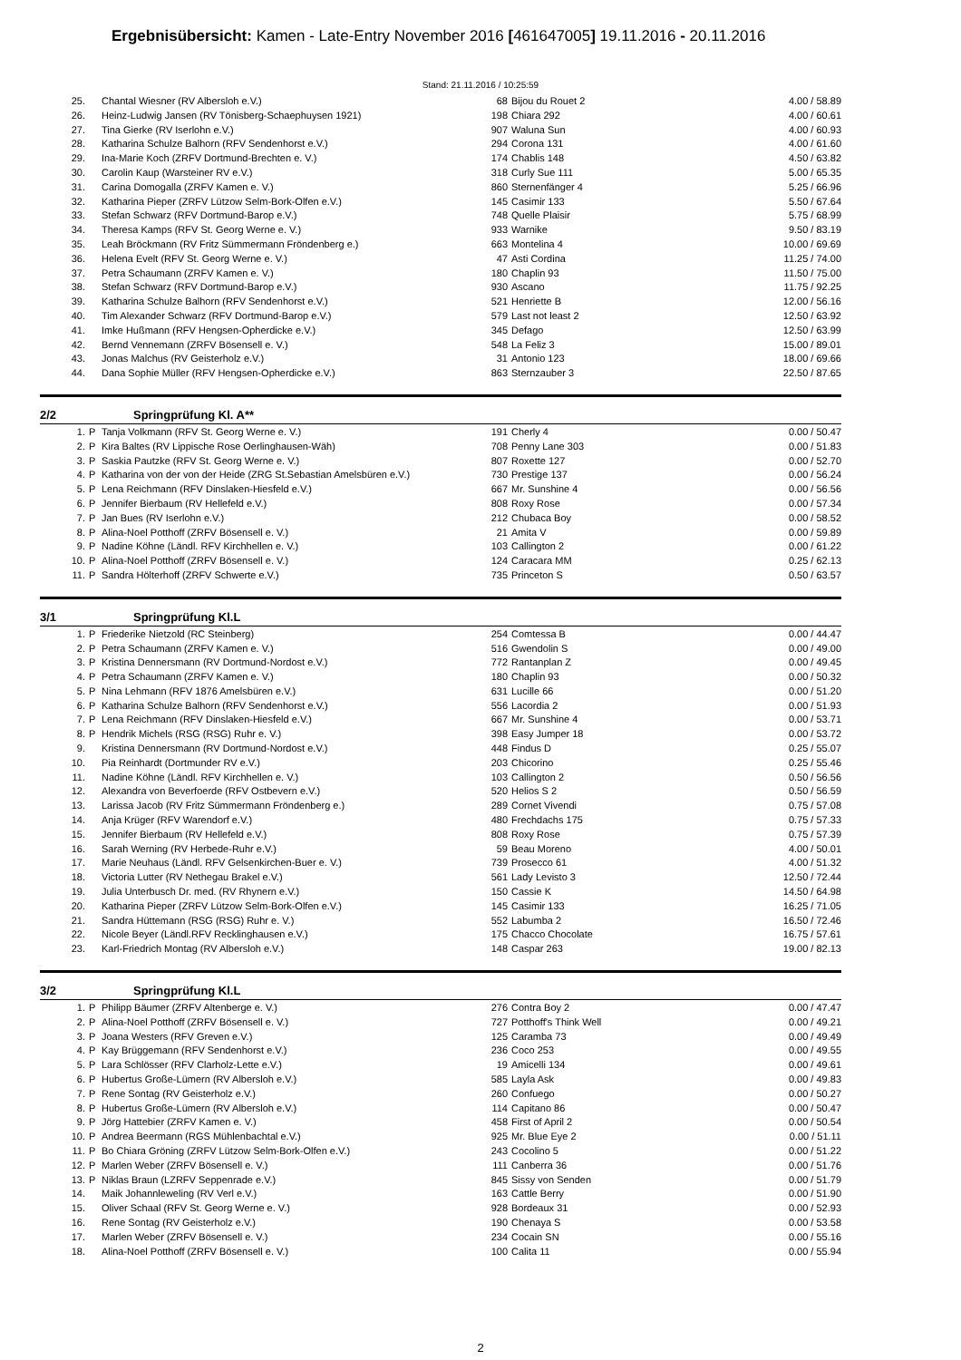Ergebnisübersicht: Kamen - Late-Entry November 2016 [461647005] 19.11.2016 - 20.11.2016
Stand: 21.11.2016 / 10:25:59
| 25. | | Chantal Wiesner (RV Albersloh e.V.) | 68 | Bijou du Rouet 2 | 4.00 / 58.89 |
| 26. | | Heinz-Ludwig Jansen (RV Tönisberg-Schaephuysen 1921) | 198 | Chiara 292 | 4.00 / 60.61 |
| 27. | | Tina Gierke (RV Iserlohn e.V.) | 907 | Waluna Sun | 4.00 / 60.93 |
| 28. | | Katharina Schulze Balhorn (RFV Sendenhorst e.V.) | 294 | Corona 131 | 4.00 / 61.60 |
| 29. | | Ina-Marie Koch (ZRFV Dortmund-Brechten e. V.) | 174 | Chablis 148 | 4.50 / 63.82 |
| 30. | | Carolin Kaup (Warsteiner RV e.V.) | 318 | Curly Sue 111 | 5.00 / 65.35 |
| 31. | | Carina Domogalla (ZRFV Kamen e. V.) | 860 | Sternenfänger 4 | 5.25 / 66.96 |
| 32. | | Katharina Pieper (ZRFV Lützow Selm-Bork-Olfen e.V.) | 145 | Casimir 133 | 5.50 / 67.64 |
| 33. | | Stefan Schwarz (RFV Dortmund-Barop e.V.) | 748 | Quelle Plaisir | 5.75 / 68.99 |
| 34. | | Theresa Kamps (RFV St. Georg Werne e. V.) | 933 | Warnike | 9.50 / 83.19 |
| 35. | | Leah Bröckmann (RV Fritz Sümmermann Fröndenberg e.) | 663 | Montelina 4 | 10.00 / 69.69 |
| 36. | | Helena Evelt (RFV St. Georg Werne e. V.) | 47 | Asti Cordina | 11.25 / 74.00 |
| 37. | | Petra Schaumann (ZRFV Kamen e. V.) | 180 | Chaplin 93 | 11.50 / 75.00 |
| 38. | | Stefan Schwarz (RFV Dortmund-Barop e.V.) | 930 | Ascano | 11.75 / 92.25 |
| 39. | | Katharina Schulze Balhorn (RFV Sendenhorst e.V.) | 521 | Henriette B | 12.00 / 56.16 |
| 40. | | Tim Alexander Schwarz (RFV Dortmund-Barop e.V.) | 579 | Last not least 2 | 12.50 / 63.92 |
| 41. | | Imke Hußmann (RFV Hengsen-Opherdicke e.V.) | 345 | Defago | 12.50 / 63.99 |
| 42. | | Bernd Vennemann (ZRFV Bösensell e. V.) | 548 | La Feliz 3 | 15.00 / 89.01 |
| 43. | | Jonas Malchus (RV Geisterholz e.V.) | 31 | Antonio 123 | 18.00 / 69.66 |
| 44. | | Dana Sophie Müller (RFV Hengsen-Opherdicke e.V.) | 863 | Sternzauber 3 | 22.50 / 87.65 |
2/2 Springprüfung Kl. A**
| 1. | P | Tanja Volkmann (RFV St. Georg Werne e. V.) | 191 | Cherly 4 | 0.00 / 50.47 |
| 2. | P | Kira Baltes (RV Lippische Rose Oerlinghausen-Wäh) | 708 | Penny Lane 303 | 0.00 / 51.83 |
| 3. | P | Saskia Pautzke (RFV St. Georg Werne e. V.) | 807 | Roxette 127 | 0.00 / 52.70 |
| 4. | P | Katharina von der von der Heide (ZRG St.Sebastian Amelsbüren e.V.) | 730 | Prestige 137 | 0.00 / 56.24 |
| 5. | P | Lena Reichmann (RFV Dinslaken-Hiesfeld e.V.) | 667 | Mr. Sunshine 4 | 0.00 / 56.56 |
| 6. | P | Jennifer Bierbaum (RV Hellefeld e.V.) | 808 | Roxy Rose | 0.00 / 57.34 |
| 7. | P | Jan Bues (RV Iserlohn e.V.) | 212 | Chubaca Boy | 0.00 / 58.52 |
| 8. | P | Alina-Noel Potthoff (ZRFV Bösensell e. V.) | 21 | Amita V | 0.00 / 59.89 |
| 9. | P | Nadine Köhne (Ländl. RFV Kirchhellen e. V.) | 103 | Callington 2 | 0.00 / 61.22 |
| 10. | P | Alina-Noel Potthoff (ZRFV Bösensell e. V.) | 124 | Caracara MM | 0.25 / 62.13 |
| 11. | P | Sandra Hölterhoff (ZRFV Schwerte e.V.) | 735 | Princeton S | 0.50 / 63.57 |
3/1 Springprüfung Kl.L
| 1. | P | Friederike Nietzold (RC Steinberg) | 254 | Comtessa B | 0.00 / 44.47 |
| 2. | P | Petra Schaumann (ZRFV Kamen e. V.) | 516 | Gwendolin S | 0.00 / 49.00 |
| 3. | P | Kristina Dennersmann (RV Dortmund-Nordost e.V.) | 772 | Rantanplan Z | 0.00 / 49.45 |
| 4. | P | Petra Schaumann (ZRFV Kamen e. V.) | 180 | Chaplin 93 | 0.00 / 50.32 |
| 5. | P | Nina Lehmann (RFV 1876 Amelsbüren e.V.) | 631 | Lucille 66 | 0.00 / 51.20 |
| 6. | P | Katharina Schulze Balhorn (RFV Sendenhorst e.V.) | 556 | Lacordia 2 | 0.00 / 51.93 |
| 7. | P | Lena Reichmann (RFV Dinslaken-Hiesfeld e.V.) | 667 | Mr. Sunshine 4 | 0.00 / 53.71 |
| 8. | P | Hendrik Michels (RSG (RSG) Ruhr e. V.) | 398 | Easy Jumper 18 | 0.00 / 53.72 |
| 9. | | Kristina Dennersmann (RV Dortmund-Nordost e.V.) | 448 | Findus D | 0.25 / 55.07 |
| 10. | | Pia Reinhardt (Dortmunder RV e.V.) | 203 | Chicorino | 0.25 / 55.46 |
| 11. | | Nadine Köhne (Ländl. RFV Kirchhellen e. V.) | 103 | Callington 2 | 0.50 / 56.56 |
| 12. | | Alexandra von Beverfoerde (RFV Ostbevern e.V.) | 520 | Helios S 2 | 0.50 / 56.59 |
| 13. | | Larissa Jacob (RV Fritz Sümmermann Fröndenberg e.) | 289 | Cornet Vivendi | 0.75 / 57.08 |
| 14. | | Anja Krüger (RFV Warendorf e.V.) | 480 | Frechdachs 175 | 0.75 / 57.33 |
| 15. | | Jennifer Bierbaum (RV Hellefeld e.V.) | 808 | Roxy Rose | 0.75 / 57.39 |
| 16. | | Sarah Werning (RV Herbede-Ruhr e.V.) | 59 | Beau Moreno | 4.00 / 50.01 |
| 17. | | Marie Neuhaus (Ländl. RFV Gelsenkirchen-Buer e. V.) | 739 | Prosecco 61 | 4.00 / 51.32 |
| 18. | | Victoria Lutter (RV Nethegau Brakel e.V.) | 561 | Lady Levisto 3 | 12.50 / 72.44 |
| 19. | | Julia Unterbusch Dr. med. (RV Rhynern e.V.) | 150 | Cassie K | 14.50 / 64.98 |
| 20. | | Katharina Pieper (ZRFV Lützow Selm-Bork-Olfen e.V.) | 145 | Casimir 133 | 16.25 / 71.05 |
| 21. | | Sandra Hüttemann (RSG (RSG) Ruhr e. V.) | 552 | Labumba 2 | 16.50 / 72.46 |
| 22. | | Nicole Beyer (Ländl.RFV Recklinghausen e.V.) | 175 | Chacco Chocolate | 16.75 / 57.61 |
| 23. | | Karl-Friedrich Montag (RV Albersloh e.V.) | 148 | Caspar 263 | 19.00 / 82.13 |
3/2 Springprüfung Kl.L
| 1. | P | Philipp Bäumer (ZRFV Altenberge e. V.) | 276 | Contra Boy 2 | 0.00 / 47.47 |
| 2. | P | Alina-Noel Potthoff (ZRFV Bösensell e. V.) | 727 | Potthoff's Think Well | 0.00 / 49.21 |
| 3. | P | Joana Westers (RFV Greven e.V.) | 125 | Caramba 73 | 0.00 / 49.49 |
| 4. | P | Kay Brüggemann (RFV Sendenhorst e.V.) | 236 | Coco 253 | 0.00 / 49.55 |
| 5. | P | Lara Schlösser (RFV Clarholz-Lette e.V.) | 19 | Amicelli 134 | 0.00 / 49.61 |
| 6. | P | Hubertus Große-Lümern (RV Albersloh e.V.) | 585 | Layla Ask | 0.00 / 49.83 |
| 7. | P | Rene Sontag (RV Geisterholz e.V.) | 260 | Confuego | 0.00 / 50.27 |
| 8. | P | Hubertus Große-Lümern (RV Albersloh e.V.) | 114 | Capitano 86 | 0.00 / 50.47 |
| 9. | P | Jörg Hattebier (ZRFV Kamen e. V.) | 458 | First of April 2 | 0.00 / 50.54 |
| 10. | P | Andrea Beermann (RGS Mühlenbachtal e.V.) | 925 | Mr. Blue Eye 2 | 0.00 / 51.11 |
| 11. | P | Bo Chiara Gröning (ZRFV Lützow Selm-Bork-Olfen e.V.) | 243 | Cocolino 5 | 0.00 / 51.22 |
| 12. | P | Marlen Weber (ZRFV Bösensell e. V.) | 111 | Canberra 36 | 0.00 / 51.76 |
| 13. | P | Niklas Braun (LZRFV Seppenrade e.V.) | 845 | Sissy von Senden | 0.00 / 51.79 |
| 14. | | Maik Johannleweling (RV Verl e.V.) | 163 | Cattle Berry | 0.00 / 51.90 |
| 15. | | Oliver Schaal (RFV St. Georg Werne e. V.) | 928 | Bordeaux 31 | 0.00 / 52.93 |
| 16. | | Rene Sontag (RV Geisterholz e.V.) | 190 | Chenaya S | 0.00 / 53.58 |
| 17. | | Marlen Weber (ZRFV Bösensell e. V.) | 234 | Cocain SN | 0.00 / 55.16 |
| 18. | | Alina-Noel Potthoff (ZRFV Bösensell e. V.) | 100 | Calita 11 | 0.00 / 55.94 |
2